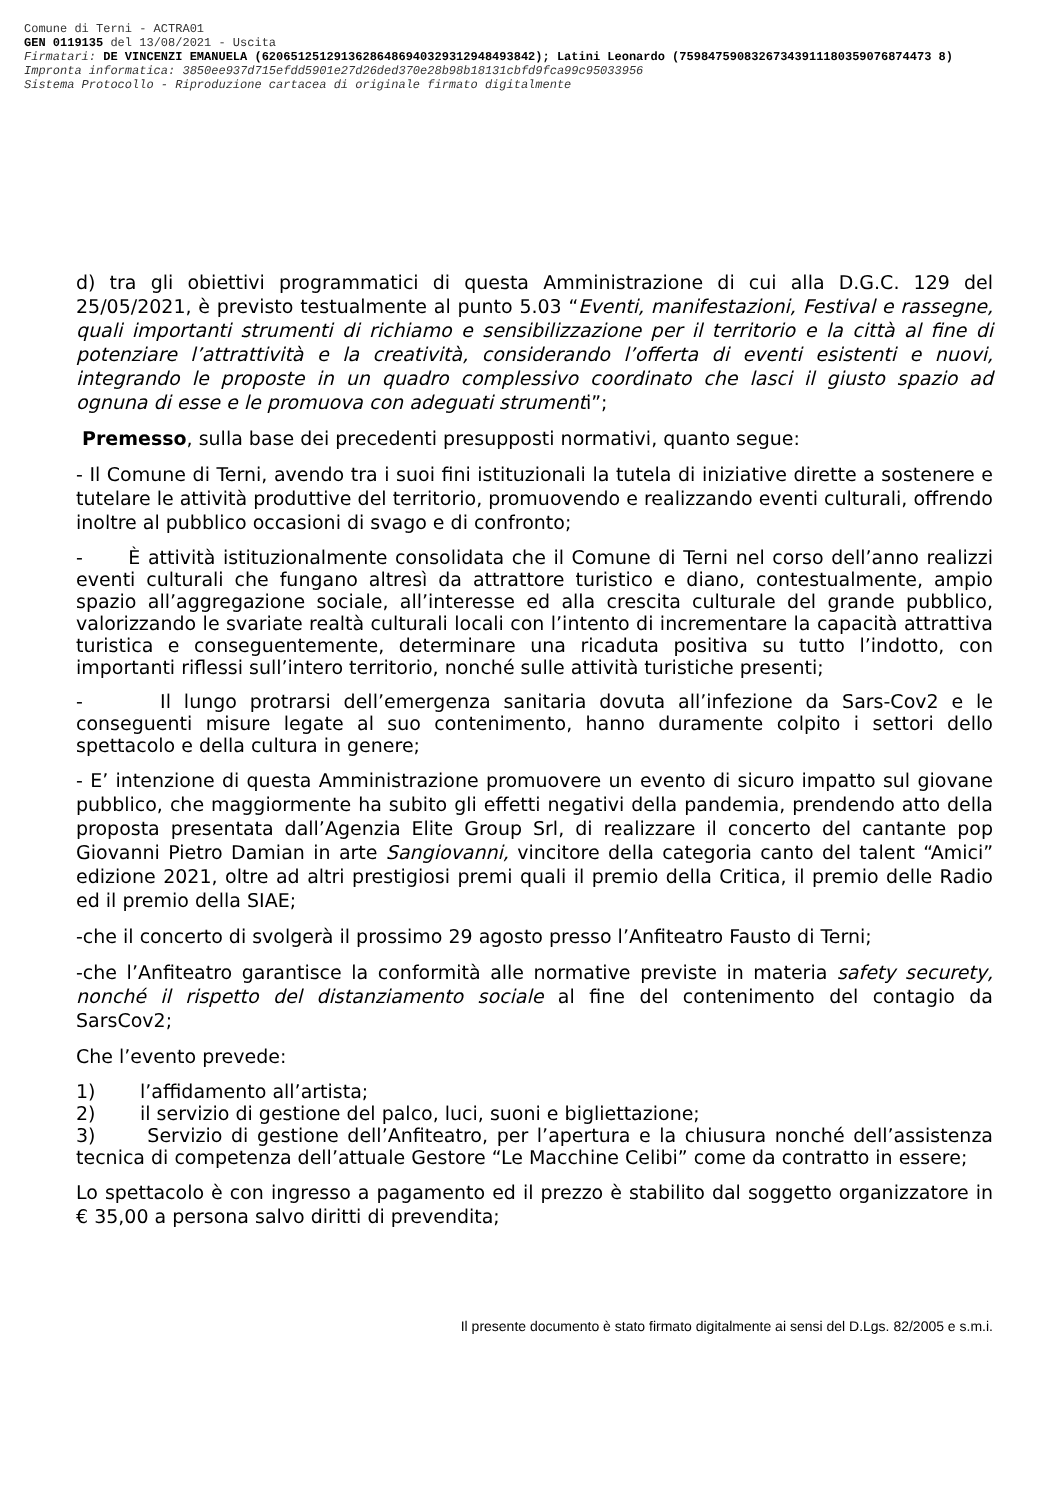Comune di Terni - ACTRA01
GEN 0119135 del 13/08/2021 - Uscita
Firmatari: DE VINCENZI EMANUELA (62065125129136286486940329312948493842); Latini Leonardo (75984759083267343911180359076874473 8)
Impronta informatica: 3850ee937d715efdd5901e27d26ded370e28b98b18131cbfd9fca99c95033956
Sistema Protocollo - Riproduzione cartacea di originale firmato digitalmente
d) tra gli obiettivi programmatici di questa Amministrazione di cui alla D.G.C. 129 del 25/05/2021, è previsto testualmente al punto 5.03 “Eventi, manifestazioni, Festival e rassegne, quali importanti strumenti di richiamo e sensibilizzazione per il territorio e la città al fine di potenziare l’attrattività e la creatività, considerando l’offerta di eventi esistenti e nuovi, integrando le proposte in un quadro complessivo coordinato che lasci il giusto spazio ad ognuna di esse e le promuova con adeguati strumenti”;
Premesso, sulla base dei precedenti presupposti normativi, quanto segue:
- Il Comune di Terni, avendo tra i suoi fini istituzionali la tutela di iniziative dirette a sostenere e tutelare le attività produttive del territorio, promuovendo e realizzando eventi culturali, offrendo inoltre al pubblico occasioni di svago e di confronto;
- È attività istituzionalmente consolidata che il Comune di Terni nel corso dell’anno realizzi eventi culturali che fungano altresì da attrattore turistico e diano, contestualmente, ampio spazio all’aggregazione sociale, all’interesse ed alla crescita culturale del grande pubblico, valorizzando le svariate realtà culturali locali con l’intento di incrementare la capacità attrattiva turistica e conseguentemente, determinare una ricaduta positiva su tutto l’indotto, con importanti riflessi sull’intero territorio, nonché sulle attività turistiche presenti;
- Il lungo protrarsi dell’emergenza sanitaria dovuta all’infezione da Sars-Cov2 e le conseguenti misure legate al suo contenimento, hanno duramente colpito i settori dello spettacolo e della cultura in genere;
- E’ intenzione di questa Amministrazione promuovere un evento di sicuro impatto sul giovane pubblico, che maggiormente ha subito gli effetti negativi della pandemia, prendendo atto della proposta presentata dall’Agenzia Elite Group Srl, di realizzare il concerto del cantante pop Giovanni Pietro Damian in arte Sangiovanni, vincitore della categoria canto del talent “Amici” edizione 2021, oltre ad altri prestigiosi premi quali il premio della Critica, il premio delle Radio ed il premio della SIAE;
-che il concerto di svolgerà il prossimo 29 agosto presso l’Anfiteatro Fausto di Terni;
-che l’Anfiteatro garantisce la conformità alle normative previste in materia safety securety, nonché il rispetto del distanziamento sociale al fine del contenimento del contagio da SarsCov2;
Che l’evento prevede:
1) l’affidamento all’artista;
2) il servizio di gestione del palco, luci, suoni e bigliettazione;
3) Servizio di gestione dell’Anfiteatro, per l’apertura e la chiusura nonché dell’assistenza tecnica di competenza dell’attuale Gestore “Le Macchine Celibi” come da contratto in essere;
Lo spettacolo è con ingresso a pagamento ed il prezzo è stabilito dal soggetto organizzatore in € 35,00 a persona salvo diritti di prevendita;
Il presente documento è stato firmato digitalmente ai sensi del D.Lgs. 82/2005 e s.m.i.